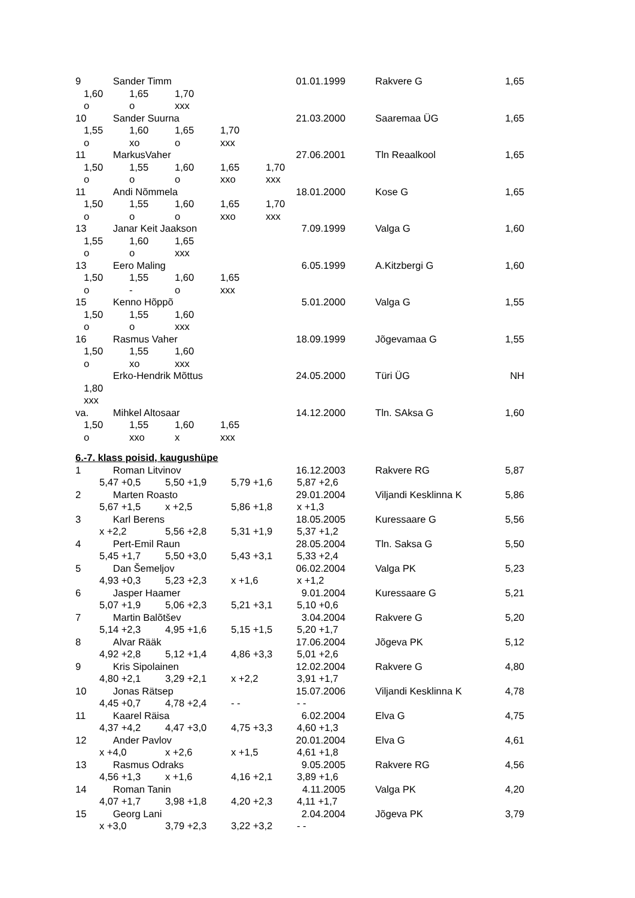9 Sander Timm 01.01.1999 Rakvere G 1,65
1,60 1,65 1,70
o o xxx
10 Sander Suurna 21.03.2000 Saaremaa ÜG 1,65
1,55 1,60 1,65 1,70
o xo o xxx
11 MarkusVaher 27.06.2001 Tln Reaalkool 1,65
1,50 1,55 1,60 1,65 1,70
o o o xxo xxx
11 Andi Nõmmela 18.01.2000 Kose G 1,65
1,50 1,55 1,60 1,65 1,70
o o o xxo xxx
13 Janar Keit Jaakson 7.09.1999 Valga G 1,60
1,55 1,60 1,65
o o xxx
13 Eero Maling 6.05.1999 A.Kitzbergi G 1,60
1,50 1,55 1,60 1,65
o - o xxx
15 Kenno Hõppõ 5.01.2000 Valga G 1,55
1,50 1,55 1,60
o o xxx
16 Rasmus Vaher 18.09.1999 Jõgevamaa G 1,55
1,50 1,55 1,60
o xo xxx
Erko-Hendrik Mõttus 24.05.2000 Türi ÜG NH
1,80
xxx
va. Mihkel Altosaar 14.12.2000 Tln. SAksa G 1,60
1,50 1,55 1,60 1,65
o xxo x xxx
6.-7. klass poisid, kaugushüpe
1 Roman Litvinov 16.12.2003 Rakvere RG 5,87
5,47 +0,5 5,50 +1,9 5,79 +1,6 5,87 +2,6
2 Marten Roasto 29.01.2004 Viljandi Kesklinna K 5,86
5,67 +1,5 x +2,5 5,86 +1,8 x +1,3
3 Karl Berens 18.05.2005 Kuressaare G 5,56
x +2,2 5,56 +2,8 5,31 +1,9 5,37 +1,2
4 Pert-Emil Raun 28.05.2004 Tln. Saksa G 5,50
5,45 +1,7 5,50 +3,0 5,43 +3,1 5,33 +2,4
5 Dan Šemeljov 06.02.2004 Valga PK 5,23
4,93 +0,3 5,23 +2,3 x +1,6 x +1,2
6 Jasper Haamer 9.01.2004 Kuressaare G 5,21
5,07 +1,9 5,06 +2,3 5,21 +3,1 5,10 +0,6
7 Martin Balõtšev 3.04.2004 Rakvere G 5,20
5,14 +2,3 4,95 +1,6 5,15 +1,5 5,20 +1,7
8 Alvar Rääk 17.06.2004 Jõgeva PK 5,12
4,92 +2,8 5,12 +1,4 4,86 +3,3 5,01 +2,6
9 Kris Sipolainen 12.02.2004 Rakvere G 4,80
4,80 +2,1 3,29 +2,1 x +2,2 3,91 +1,7
10 Jonas Rätsep 15.07.2006 Viljandi Kesklinna K 4,78
4,45 +0,7 4,78 +2,4 - - - -
11 Kaarel Räisa 6.02.2004 Elva G 4,75
4,37 +4,2 4,47 +3,0 4,75 +3,3 4,60 +1,3
12 Ander Pavlov 20.01.2004 Elva G 4,61
x +4,0 x +2,6 x +1,5 4,61 +1,8
13 Rasmus Odraks 9.05.2005 Rakvere RG 4,56
4,56 +1,3 x +1,6 4,16 +2,1 3,89 +1,6
14 Roman Tanin 4.11.2005 Valga PK 4,20
4,07 +1,7 3,98 +1,8 4,20 +2,3 4,11 +1,7
15 Georg Lani 2.04.2004 Jõgeva PK 3,79
x +3,0 3,79 +2,3 3,22 +3,2 - -